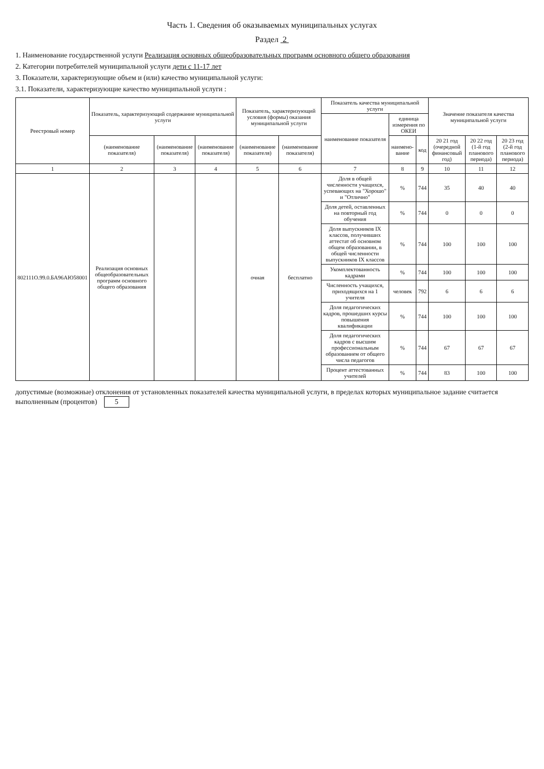Часть 1. Сведения об оказываемых муниципальных услугах
Раздел 2
1. Наименование государственной услуги Реализация основных общеобразовательных программ основного общего образования
2. Категории потребителей муниципальной услуги дети с 11-17 лет
3. Показатели, характеризующие объем и (или) качество муниципальной услуги:
3.1. Показатели, характеризующие качество муниципальной услуги :
| Реестровый номер | Показатель, характеризующий содержание муниципальной услуги | | | Показатель, характеризующий условия (формы) оказания муниципальной услуги | | Показатель качества муниципальной услуги | | | Значение показателя качества муниципальной услуги | | |
| --- | --- | --- | --- | --- | --- | --- | --- | --- | --- | --- | --- |
| | | | | | | наименование показателя | единица измерения по ОКЕИ | | | | |
| | (наименование показателя) | (наименование показателя) | (наименование показателя) | (наименование показателя) | (наименование показателя) | | наимено-вание | код | 20 21 год (очередной финансовый год) | 20 22 год (1-й год планового периода) | 20 23 год (2-й год планового периода) |
| 1 | 2 | 3 | 4 | 5 | 6 | 7 | 8 | 9 | 10 | 11 | 12 |
| 802111О.99.0.БА96АЮ58001 | Реализация основных общеобразовательных программ основного общего образования | | | очная | бесплатно | Доля в общей численности учащихся, успевающих на "Хорошо" и "Отлично" | % | 744 | 35 | 40 | 40 |
| | | | | | | Доля детей, оставленных на повторный год обучения | % | 744 | 0 | 0 | 0 |
| | | | | | | Доля выпускников IX классов, получивших аттестат об основном общем образовании, в общей численности выпускников IX классов | % | 744 | 100 | 100 | 100 |
| | | | | | | Укомплектованность кадрами | % | 744 | 100 | 100 | 100 |
| | | | | | | Численность учащихся, приходящихся на 1 учителя | человек | 792 | 6 | 6 | 6 |
| | | | | | | Доля педагогических кадров, прошедших курсы повышения квалификации | % | 744 | 100 | 100 | 100 |
| | | | | | | Доля педагогических кадров с высшим профессиональным образованием от общего числа педагогов | % | 744 | 67 | 67 | 67 |
| | | | | | | Процент аттестованных учителей | % | 744 | 83 | 100 | 100 |
допустимые (возможные) отклонения от установленных показателей качества муниципальной услуги, в пределах которых муниципальное задание считается выполненным (процентов) 5